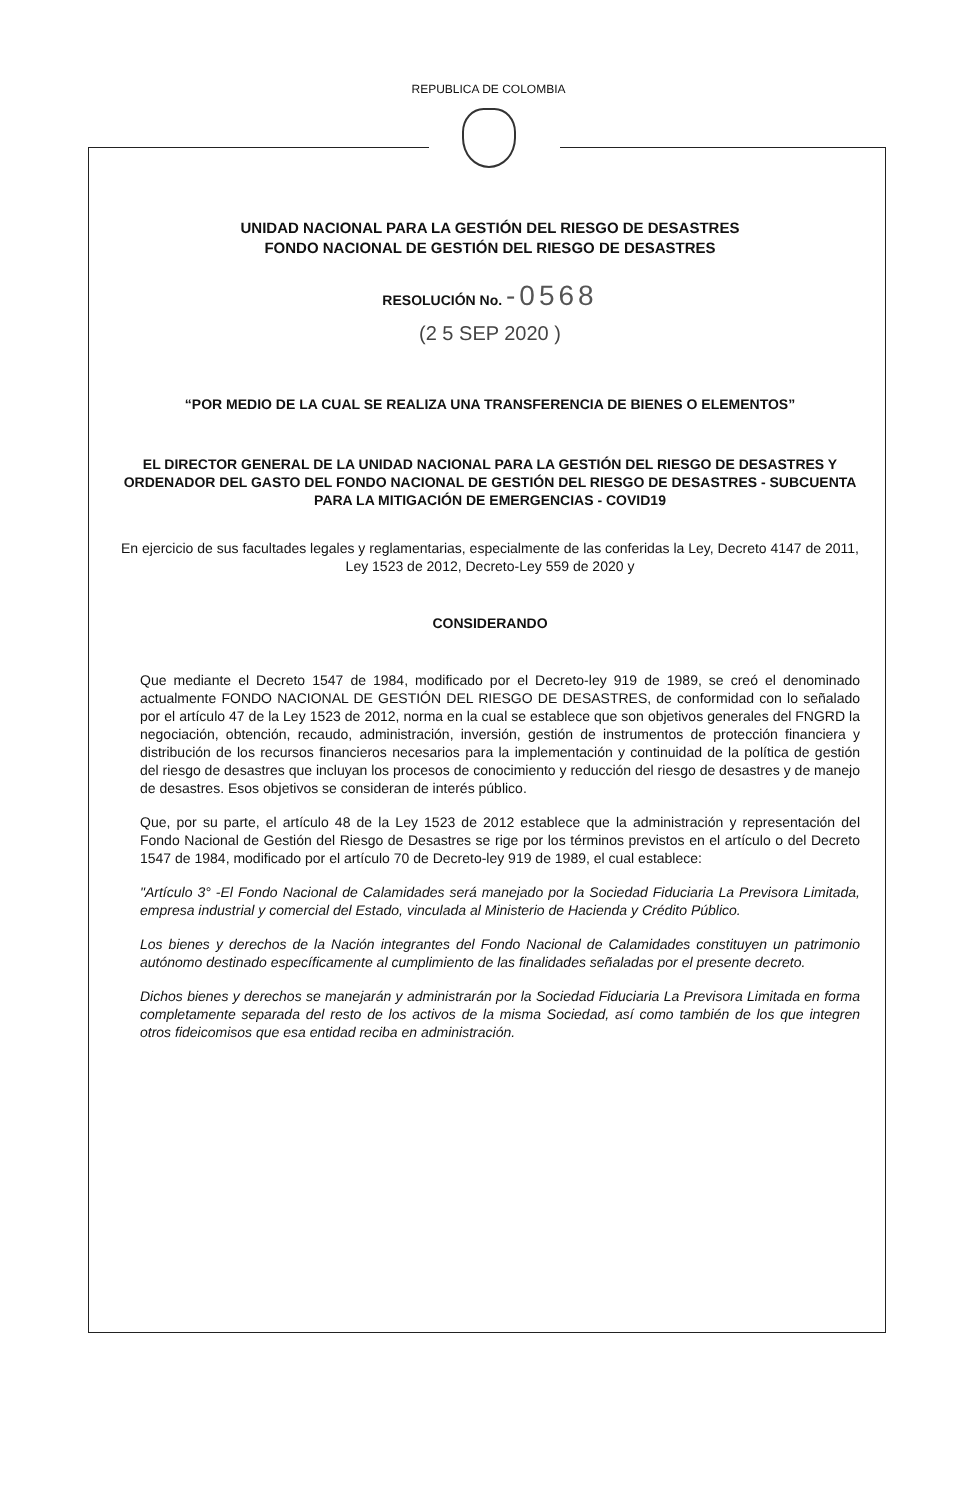REPUBLICA DE COLOMBIA
UNIDAD NACIONAL PARA LA GESTIÓN DEL RIESGO DE DESASTRES
FONDO NACIONAL DE GESTIÓN DEL RIESGO DE DESASTRES
RESOLUCIÓN No. -0568
(2 5 SEP 2020 )
“POR MEDIO DE LA CUAL SE REALIZA UNA TRANSFERENCIA DE BIENES O ELEMENTOS”
EL DIRECTOR GENERAL DE LA UNIDAD NACIONAL PARA LA GESTIÓN DEL RIESGO DE DESASTRES Y ORDENADOR DEL GASTO DEL FONDO NACIONAL DE GESTIÓN DEL RIESGO DE DESASTRES - SUBCUENTA PARA LA MITIGACIÓN DE EMERGENCIAS - COVID19
En ejercicio de sus facultades legales y reglamentarias, especialmente de las conferidas la Ley, Decreto 4147 de 2011, Ley 1523 de 2012, Decreto-Ley 559 de 2020 y
CONSIDERANDO
Que mediante el Decreto 1547 de 1984, modificado por el Decreto-ley 919 de 1989, se creó el denominado actualmente FONDO NACIONAL DE GESTIÓN DEL RIESGO DE DESASTRES, de conformidad con lo señalado por el artículo 47 de la Ley 1523 de 2012, norma en la cual se establece que son objetivos generales del FNGRD la negociación, obtención, recaudo, administración, inversión, gestión de instrumentos de protección financiera y distribución de los recursos financieros necesarios para la implementación y continuidad de la política de gestión del riesgo de desastres que incluyan los procesos de conocimiento y reducción del riesgo de desastres y de manejo de desastres. Esos objetivos se consideran de interés público.
Que, por su parte, el artículo 48 de la Ley 1523 de 2012 establece que la administración y representación del Fondo Nacional de Gestión del Riesgo de Desastres se rige por los términos previstos en el artículo o del Decreto 1547 de 1984, modificado por el artículo 70 de Decreto-ley 919 de 1989, el cual establece:
"Artículo 3° -El Fondo Nacional de Calamidades será manejado por la Sociedad Fiduciaria La Previsora Limitada, empresa industrial y comercial del Estado, vinculada al Ministerio de Hacienda y Crédito Público.
Los bienes y derechos de la Nación integrantes del Fondo Nacional de Calamidades constituyen un patrimonio autónomo destinado específicamente al cumplimiento de las finalidades señaladas por el presente decreto.
Dichos bienes y derechos se manejarán y administrarán por la Sociedad Fiduciaria La Previsora Limitada en forma completamente separada del resto de los activos de la misma Sociedad, así como también de los que integren otros fideicomisos que esa entidad reciba en administración.